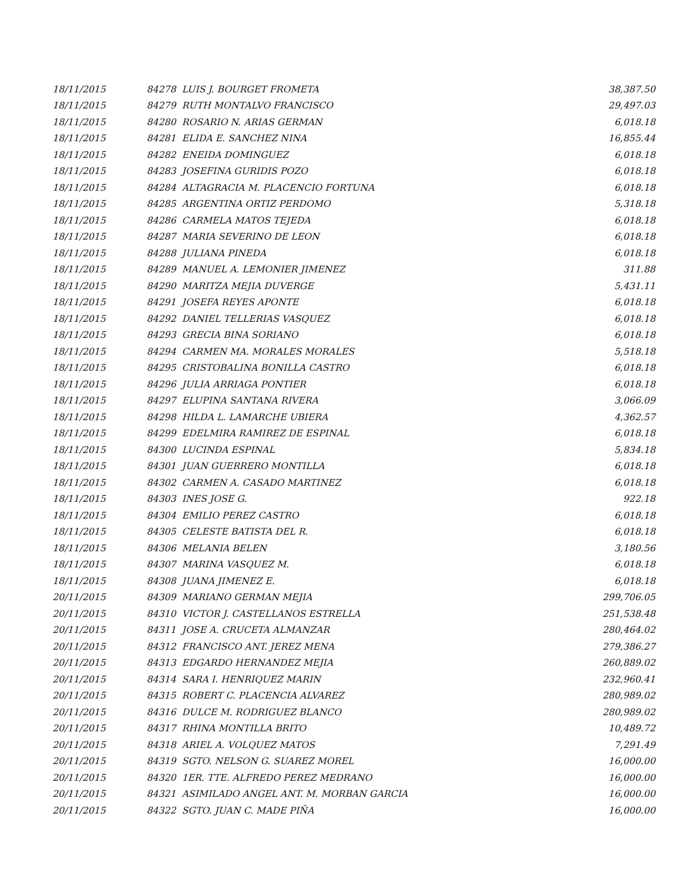| 18/11/2015 | 84278 LUIS J. BOURGET FROMETA | 38,387.50 |
| 18/11/2015 | 84279 RUTH MONTALVO FRANCISCO | 29,497.03 |
| 18/11/2015 | 84280 ROSARIO N. ARIAS GERMAN | 6,018.18 |
| 18/11/2015 | 84281 ELIDA E. SANCHEZ NINA | 16,855.44 |
| 18/11/2015 | 84282 ENEIDA DOMINGUEZ | 6,018.18 |
| 18/11/2015 | 84283 JOSEFINA GURIDIS POZO | 6,018.18 |
| 18/11/2015 | 84284 ALTAGRACIA M. PLACENCIO FORTUNA | 6,018.18 |
| 18/11/2015 | 84285 ARGENTINA ORTIZ PERDOMO | 5,318.18 |
| 18/11/2015 | 84286 CARMELA MATOS TEJEDA | 6,018.18 |
| 18/11/2015 | 84287 MARIA SEVERINO DE LEON | 6,018.18 |
| 18/11/2015 | 84288 JULIANA PINEDA | 6,018.18 |
| 18/11/2015 | 84289 MANUEL A. LEMONIER JIMENEZ | 311.88 |
| 18/11/2015 | 84290 MARITZA MEJIA DUVERGE | 5,431.11 |
| 18/11/2015 | 84291 JOSEFA REYES APONTE | 6,018.18 |
| 18/11/2015 | 84292 DANIEL TELLERIAS VASQUEZ | 6,018.18 |
| 18/11/2015 | 84293 GRECIA BINA SORIANO | 6,018.18 |
| 18/11/2015 | 84294 CARMEN MA. MORALES MORALES | 5,518.18 |
| 18/11/2015 | 84295 CRISTOBALINA BONILLA CASTRO | 6,018.18 |
| 18/11/2015 | 84296 JULIA ARRIAGA PONTIER | 6,018.18 |
| 18/11/2015 | 84297 ELUPINA SANTANA RIVERA | 3,066.09 |
| 18/11/2015 | 84298 HILDA L. LAMARCHE UBIERA | 4,362.57 |
| 18/11/2015 | 84299 EDELMIRA RAMIREZ DE ESPINAL | 6,018.18 |
| 18/11/2015 | 84300 LUCINDA ESPINAL | 5,834.18 |
| 18/11/2015 | 84301 JUAN GUERRERO MONTILLA | 6,018.18 |
| 18/11/2015 | 84302 CARMEN A. CASADO MARTINEZ | 6,018.18 |
| 18/11/2015 | 84303 INES JOSE G. | 922.18 |
| 18/11/2015 | 84304 EMILIO PEREZ CASTRO | 6,018.18 |
| 18/11/2015 | 84305 CELESTE BATISTA DEL R. | 6,018.18 |
| 18/11/2015 | 84306 MELANIA BELEN | 3,180.56 |
| 18/11/2015 | 84307 MARINA VASQUEZ M. | 6,018.18 |
| 18/11/2015 | 84308 JUANA JIMENEZ E. | 6,018.18 |
| 20/11/2015 | 84309 MARIANO GERMAN MEJIA | 299,706.05 |
| 20/11/2015 | 84310 VICTOR J. CASTELLANOS ESTRELLA | 251,538.48 |
| 20/11/2015 | 84311 JOSE A. CRUCETA ALMANZAR | 280,464.02 |
| 20/11/2015 | 84312 FRANCISCO ANT. JEREZ MENA | 279,386.27 |
| 20/11/2015 | 84313 EDGARDO HERNANDEZ MEJIA | 260,889.02 |
| 20/11/2015 | 84314 SARA I. HENRIQUEZ MARIN | 232,960.41 |
| 20/11/2015 | 84315 ROBERT C. PLACENCIA ALVAREZ | 280,989.02 |
| 20/11/2015 | 84316 DULCE M. RODRIGUEZ BLANCO | 280,989.02 |
| 20/11/2015 | 84317 RHINA MONTILLA BRITO | 10,489.72 |
| 20/11/2015 | 84318 ARIEL A. VOLQUEZ MATOS | 7,291.49 |
| 20/11/2015 | 84319 SGTO. NELSON G. SUAREZ MOREL | 16,000.00 |
| 20/11/2015 | 84320 1ER. TTE. ALFREDO PEREZ MEDRANO | 16,000.00 |
| 20/11/2015 | 84321 ASIMILADO ANGEL ANT. M. MORBAN GARCIA | 16,000.00 |
| 20/11/2015 | 84322 SGTO. JUAN C. MADE PIÑA | 16,000.00 |